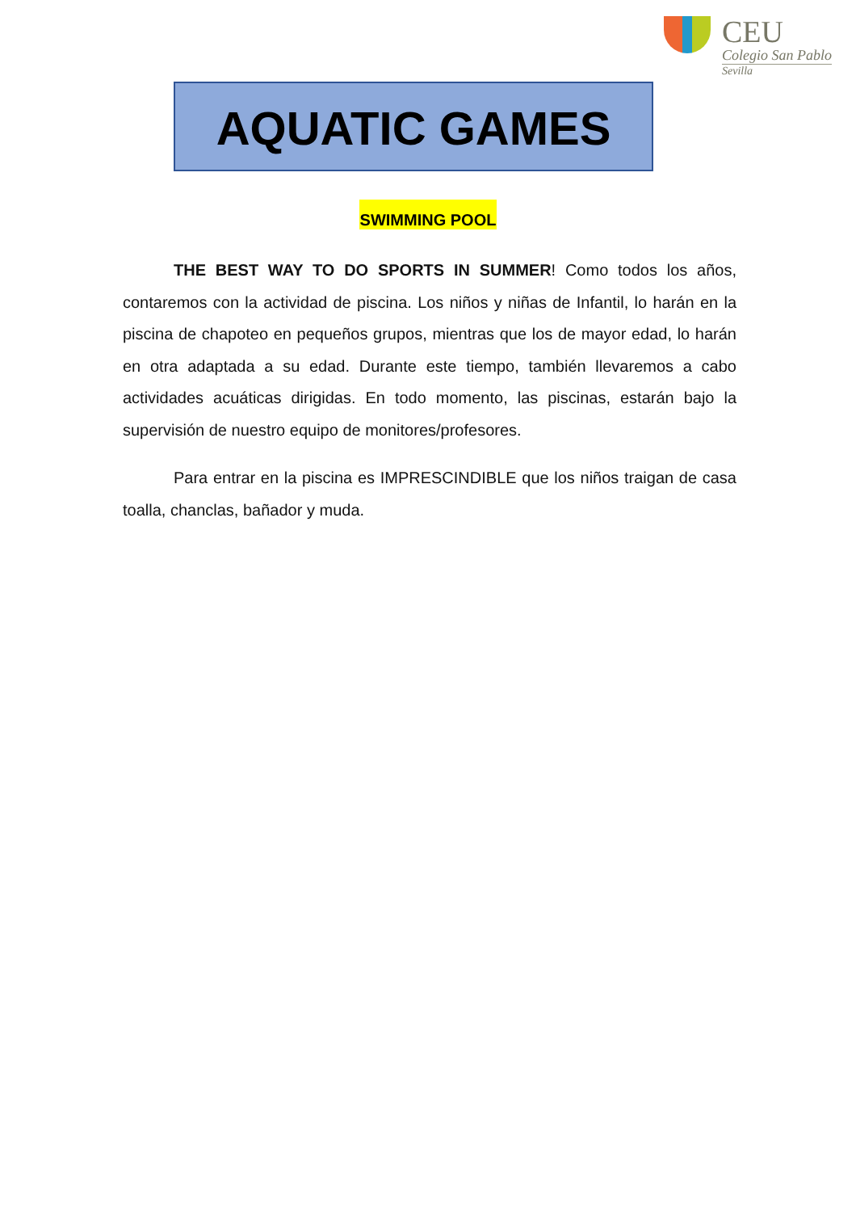CEU
Colegio San Pablo
Sevilla
AQUATIC GAMES
SWIMMING POOL
THE BEST WAY TO DO SPORTS IN SUMMER! Como todos los años, contaremos con la actividad de piscina. Los niños y niñas de Infantil, lo harán en la piscina de chapoteo en pequeños grupos, mientras que los de mayor edad, lo harán en otra adaptada a su edad. Durante este tiempo, también llevaremos a cabo actividades acuáticas dirigidas. En todo momento, las piscinas, estarán bajo la supervisión de nuestro equipo de monitores/profesores.
Para entrar en la piscina es IMPRESCINDIBLE que los niños traigan de casa toalla, chanclas, bañador y muda.